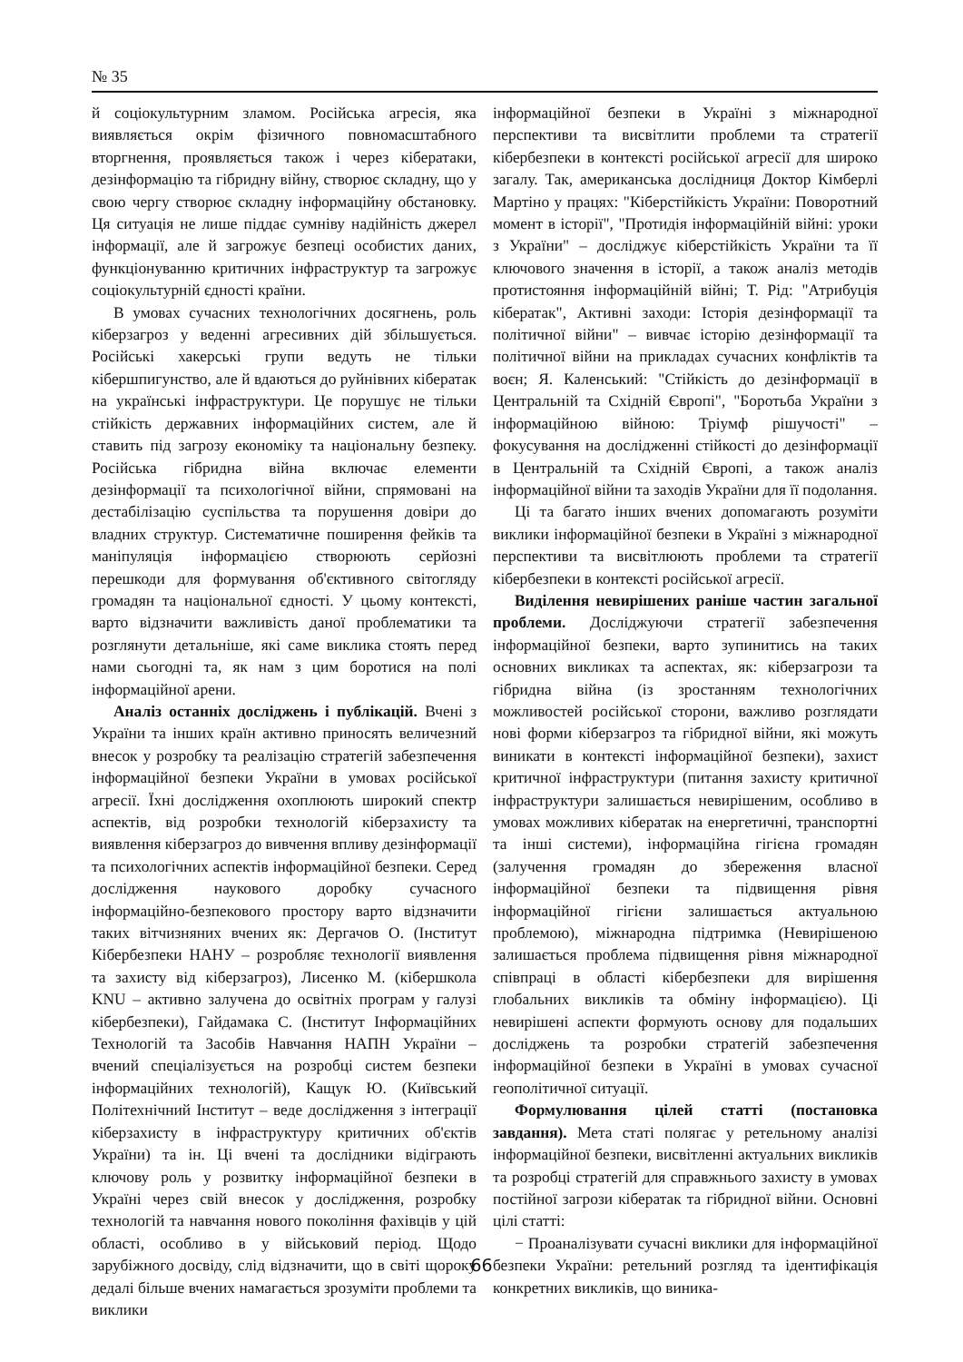№ 35
й соціокультурним зламом. Російська агресія, яка виявляється окрім фізичного повномасштабного вторгнення, проявляється також і через кібератаки, дезінформацію та гібридну війну, створює складну, що у свою чергу створює складну інформаційну обстановку. Ця ситуація не лише піддає сумніву надійність джерел інформації, але й загрожує безпеці особистих даних, функціонуванню критичних інфраструктур та загрожує соціокультурній єдності країни.
В умовах сучасних технологічних досягнень, роль кіберзагроз у веденні агресивних дій збільшується. Російські хакерські групи ведуть не тільки кібершпигунство, але й вдаються до руйнівних кібератак на українські інфраструктури. Це порушує не тільки стійкість державних інформаційних систем, але й ставить під загрозу економіку та національну безпеку. Російська гібридна війна включає елементи дезінформації та психологічної війни, спрямовані на дестабілізацію суспільства та порушення довіри до владних структур. Систематичне поширення фейків та маніпуляція інформацією створюють серйозні перешкоди для формування об'єктивного світогляду громадян та національної єдності. У цьому контексті, варто відзначити важливість даної проблематики та розглянути детальніше, які саме виклика стоять перед нами сьогодні та, як нам з цим боротися на полі інформаційної арени.
Аналіз останніх досліджень і публікацій. Вчені з України та інших країн активно приносять величезний внесок у розробку та реалізацію стратегій забезпечення інформаційної безпеки України в умовах російської агресії. Їхні дослідження охоплюють широкий спектр аспектів, від розробки технологій кіберзахисту та виявлення кіберзагроз до вивчення впливу дезінформації та психологічних аспектів інформаційної безпеки. Серед дослідження наукового доробку сучасного інформаційно-безпекового простору варто відзначити таких вітчизняних вчених як: Дергачов О. (Інститут Кібербезпеки НАНУ – розробляє технології виявлення та захисту від кіберзагроз), Лисенко М. (кібершкола KNU – активно залучена до освітніх програм у галузі кібербезпеки), Гайдамака С. (Інститут Інформаційних Технологій та Засобів Навчання НАПН України – вчений спеціалізується на розробці систем безпеки інформаційних технологій), Кащук Ю. (Київський Політехнічний Інститут – веде дослідження з інтеграції кіберзахисту в інфраструктуру критичних об'єктів України) та ін. Ці вчені та дослідники відіграють ключову роль у розвитку інформаційної безпеки в Україні через свій внесок у дослідження, розробку технологій та навчання нового покоління фахівців у цій області, особливо в у військовий період. Щодо зарубіжного досвіду, слід відзначити, що в світі щороку дедалі більше вчених намагається зрозуміти проблеми та виклики
інформаційної безпеки в Україні з міжнародної перспективи та висвітлити проблеми та стратегії кібербезпеки в контексті російської агресії для широко загалу. Так, американська дослідниця Доктор Кімберлі Мартіно у працях: "Кіберстійкість України: Поворотний момент в історії", "Протидія інформаційній війні: уроки з України" – досліджує кіберстійкість України та її ключового значення в історії, а також аналіз методів протистояння інформаційній війні; Т. Рід: "Атрибуція кібератак", Активні заходи: Історія дезінформації та політичної війни" – вивчає історію дезінформації та політичної війни на прикладах сучасних конфліктів та воєн; Я. Каленський: "Стійкість до дезінформації в Центральній та Східній Європі", "Боротьба України з інформаційною війною: Тріумф рішучості" – фокусування на дослідженні стійкості до дезінформації в Центральній та Східній Європі, а також аналіз інформаційної війни та заходів України для її подолання.
Ці та багато інших вчених допомагають розуміти виклики інформаційної безпеки в Україні з міжнародної перспективи та висвітлюють проблеми та стратегії кібербезпеки в контексті російської агресії.
Виділення невирішених раніше частин загальної проблеми. Досліджуючи стратегії забезпечення інформаційної безпеки, варто зупинитись на таких основних викликах та аспектах, як: кіберзагрози та гібридна війна (із зростанням технологічних можливостей російської сторони, важливо розглядати нові форми кіберзагроз та гібридної війни, які можуть виникати в контексті інформаційної безпеки), захист критичної інфраструктури (питання захисту критичної інфраструктури залишається невирішеним, особливо в умовах можливих кібератак на енергетичні, транспортні та інші системи), інформаційна гігієна громадян (залучення громадян до збереження власної інформаційної безпеки та підвищення рівня інформаційної гігієни залишається актуальною проблемою), міжнародна підтримка (Невирішеною залишається проблема підвищення рівня міжнародної співпраці в області кібербезпеки для вирішення глобальних викликів та обміну інформацією). Ці невирішені аспекти формують основу для подальших досліджень та розробки стратегій забезпечення інформаційної безпеки в Україні в умовах сучасної геополітичної ситуації.
Формулювання цілей статті (постановка завдання). Мета статі полягає у ретельному аналізі інформаційної безпеки, висвітленні актуальних викликів та розробці стратегій для справжнього захисту в умовах постійної загрози кібератак та гібридної війни. Основні цілі статті:
− Проаналізувати сучасні виклики для інформаційної безпеки України: ретельний розгляд та ідентифікація конкретних викликів, що виника-
66